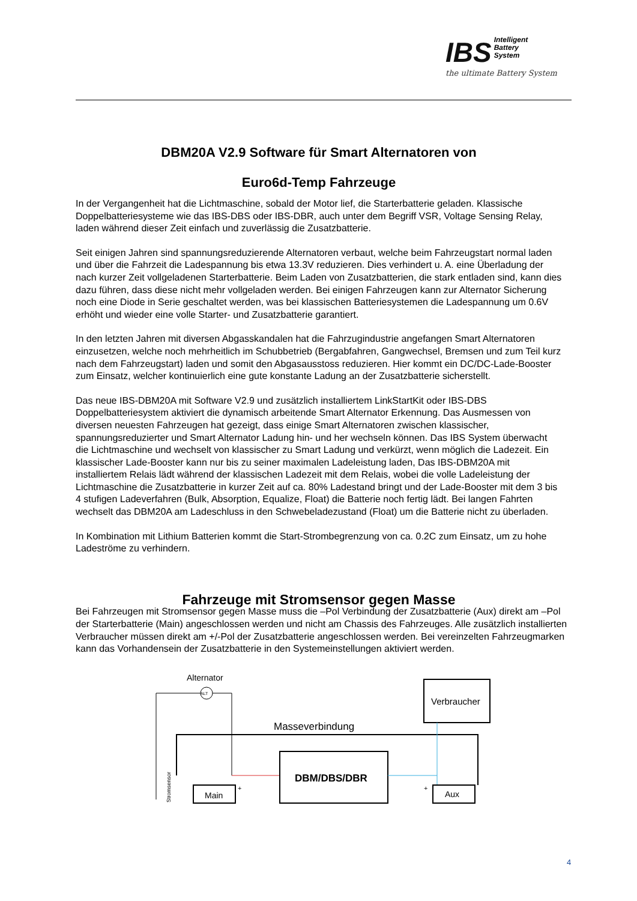IBS Intelligent
Battery
System
the ultimate Battery System
DBM20A V2.9 Software für Smart Alternatoren von
Euro6d-Temp Fahrzeuge
In der Vergangenheit hat die Lichtmaschine, sobald der Motor lief, die Starterbatterie geladen. Klassische Doppelbatteriesysteme wie das IBS-DBS oder IBS-DBR, auch unter dem Begriff VSR, Voltage Sensing Relay, laden während dieser Zeit einfach und zuverlässig die Zusatzbatterie.
Seit einigen Jahren sind spannungsreduzierende Alternatoren verbaut, welche beim Fahrzeugstart normal laden und über die Fahrzeit die Ladespannung bis etwa 13.3V reduzieren. Dies verhindert u. A. eine Überladung der nach kurzer Zeit vollgeladenen Starterbatterie. Beim Laden von Zusatzbatterien, die stark entladen sind, kann dies dazu führen, dass diese nicht mehr vollgeladen werden. Bei einigen Fahrzeugen kann zur Alternator Sicherung noch eine Diode in Serie geschaltet werden, was bei klassischen Batteriesystemen die Ladespannung um 0.6V erhöht und wieder eine volle Starter- und Zusatzbatterie garantiert.
In den letzten Jahren mit diversen Abgasskandalen hat die Fahrzugindustrie angefangen Smart Alternatoren einzusetzen, welche noch mehrheitlich im Schubbetrieb (Bergabfahren, Gangwechsel, Bremsen und zum Teil kurz nach dem Fahrzeugstart) laden und somit den Abgasausstoss reduzieren. Hier kommt ein DC/DC-Lade-Booster zum Einsatz, welcher kontinuierlich eine gute konstante Ladung an der Zusatzbatterie sicherstellt.
Das neue IBS-DBM20A mit Software V2.9 und zusätzlich installiertem LinkStartKit oder IBS-DBS Doppelbatteriesystem aktiviert die dynamisch arbeitende Smart Alternator Erkennung. Das Ausmessen von diversen neuesten Fahrzeugen hat gezeigt, dass einige Smart Alternatoren zwischen klassischer, spannungsreduzierter und Smart Alternator Ladung hin- und her wechseln können. Das IBS System überwacht die Lichtmaschine und wechselt von klassischer zu Smart Ladung und verkürzt, wenn möglich die Ladezeit. Ein klassischer Lade-Booster kann nur bis zu seiner maximalen Ladeleistung laden, Das IBS-DBM20A mit installiertem Relais lädt während der klassischen Ladezeit mit dem Relais, wobei die volle Ladeleistung der Lichtmaschine die Zusatzbatterie in kurzer Zeit auf ca. 80% Ladestand bringt und der Lade-Booster mit dem 3 bis 4 stufigen Ladeverfahren (Bulk, Absorption, Equalize, Float) die Batterie noch fertig lädt. Bei langen Fahrten wechselt das DBM20A am Ladeschluss in den Schwebeladezustand (Float) um die Batterie nicht zu überladen.
In Kombination mit Lithium Batterien kommt die Start-Strombegrenzung von ca. 0.2C zum Einsatz, um zu hohe Ladeströme zu verhindern.
Fahrzeuge mit Stromsensor gegen Masse
Bei Fahrzeugen mit Stromsensor gegen Masse muss die –Pol Verbindung der Zusatzbatterie (Aux) direkt am –Pol der Starterbatterie (Main) angeschlossen werden und nicht am Chassis des Fahrzeuges. Alle zusätzlich installierten Verbraucher müssen direkt am +/-Pol der Zusatzbatterie angeschlossen werden. Bei vereinzelten Fahrzeugmarken kann das Vorhandensein der Zusatzbatterie in den Systemeinstellungen aktiviert werden.
Alternator
ALT
Masseverbindung
Verbraucher
DBM/DBS/DBR
Main
+
Aux
+
Stromsensor
4